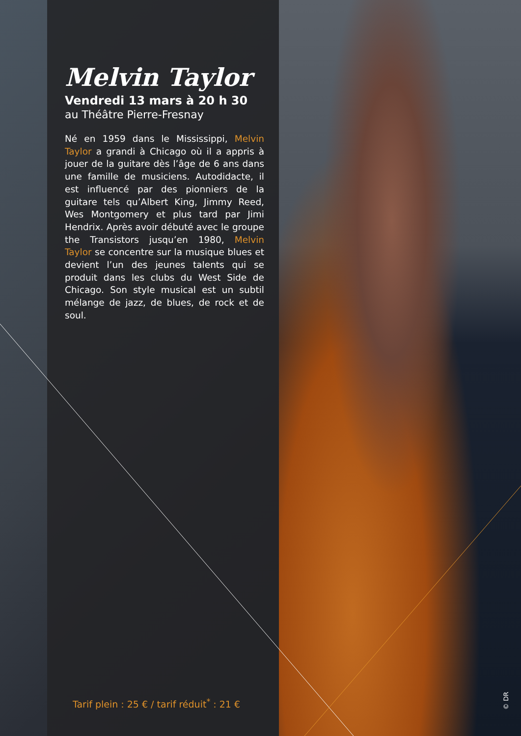Melvin Taylor
Vendredi 13 mars à 20 h 30
au Théâtre Pierre-Fresnay
Né en 1959 dans le Mississippi, Melvin Taylor a grandi à Chicago où il a appris à jouer de la guitare dès l’âge de 6 ans dans une famille de musiciens. Autodidacte, il est influencé par des pionniers de la guitare tels qu’Albert King, Jimmy Reed, Wes Montgomery et plus tard par Jimi Hendrix. Après avoir débuté avec le groupe the Transistors jusqu’en 1980, Melvin Taylor se concentre sur la musique blues et devient l’un des jeunes talents qui se produit dans les clubs du West Side de Chicago. Son style musical est un subtil mélange de jazz, de blues, de rock et de soul.
Tarif plein : 25 € / tarif réduit<sup>*</sup> : 21 €
© DR